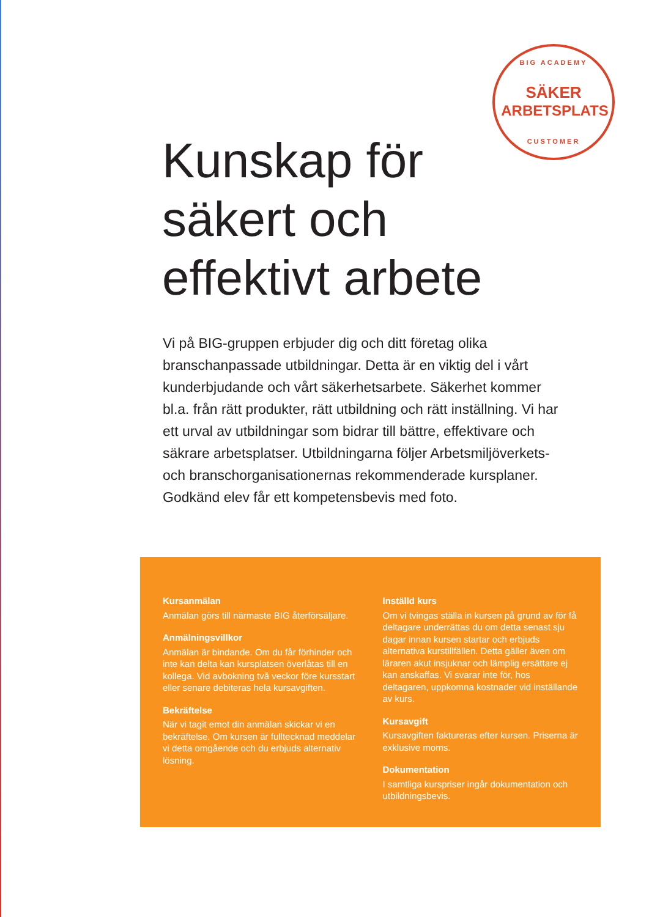BIG ACADEMY
SÄKER
ARBETSPLATS
CUSTOMER
Kunskap för
säkert och
effektivt arbete
Vi på BIG-gruppen erbjuder dig och ditt företag olika branschanpassade utbildningar. Detta är en viktig del i vårt kunderbjudande och vårt säkerhetsarbete. Säkerhet kommer bl.a. från rätt produkter, rätt utbildning och rätt inställning. Vi har ett urval av utbildningar som bidrar till bättre, effektivare och säkrare arbetsplatser. Utbildningarna följer Arbetsmiljöverkets- och branschorganisationernas rekommenderade kursplaner. Godkänd elev får ett kompetensbevis med foto.
Kursanmälan
Anmälan görs till närmaste BIG återförsäljare.
Anmälningsvillkor
Anmälan är bindande. Om du får förhinder och inte kan delta kan kursplatsen överlåtas till en kollega. Vid avbokning två veckor före kursstart eller senare debiteras hela kursavgiften.
Bekräftelse
När vi tagit emot din anmälan skickar vi en bekräftelse. Om kursen är fulltecknad meddelar vi detta omgående och du erbjuds alternativ lösning.
Inställd kurs
Om vi tvingas ställa in kursen på grund av för få deltagare underrättas du om detta senast sju dagar innan kursen startar och erbjuds alternativa kurstillfällen. Detta gäller även om läraren akut insjuknar och lämplig ersättare ej kan anskaffas. Vi svarar inte för, hos deltagaren, uppkomna kostnader vid inställande av kurs.
Kursavgift
Kursavgiften faktureras efter kursen. Priserna är exklusive moms.
Dokumentation
I samtliga kurspriser ingår dokumentation och utbildningsbevis.